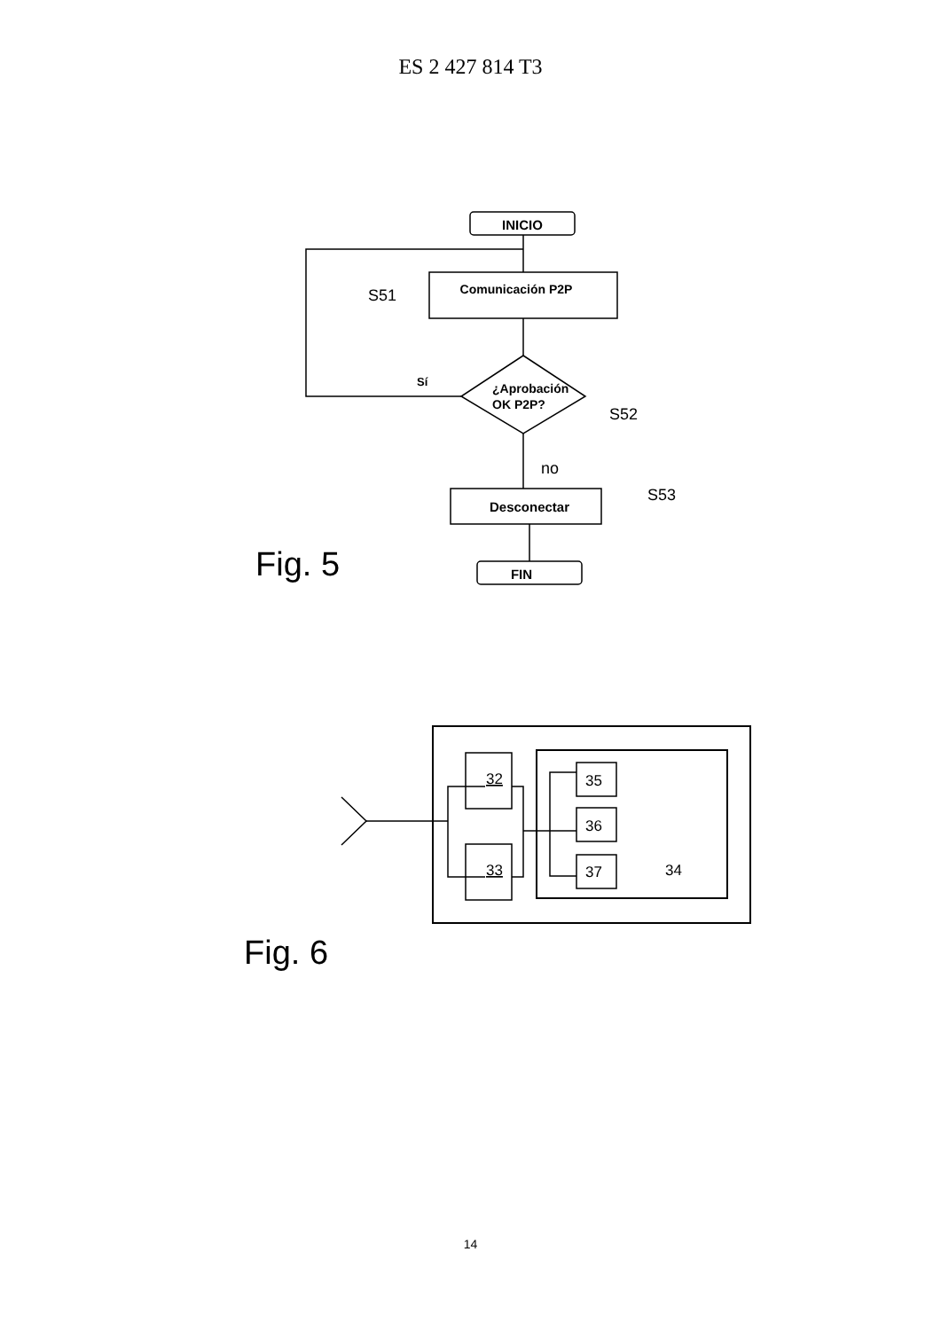ES 2 427 814 T3
INICIO
Comunicación P2P
S51
¿Aprobación
OK P2P?
Sí
S52
no
Desconectar
S53
FIN
Fig. 5
32
33
35
36
37
34
Fig. 6
14